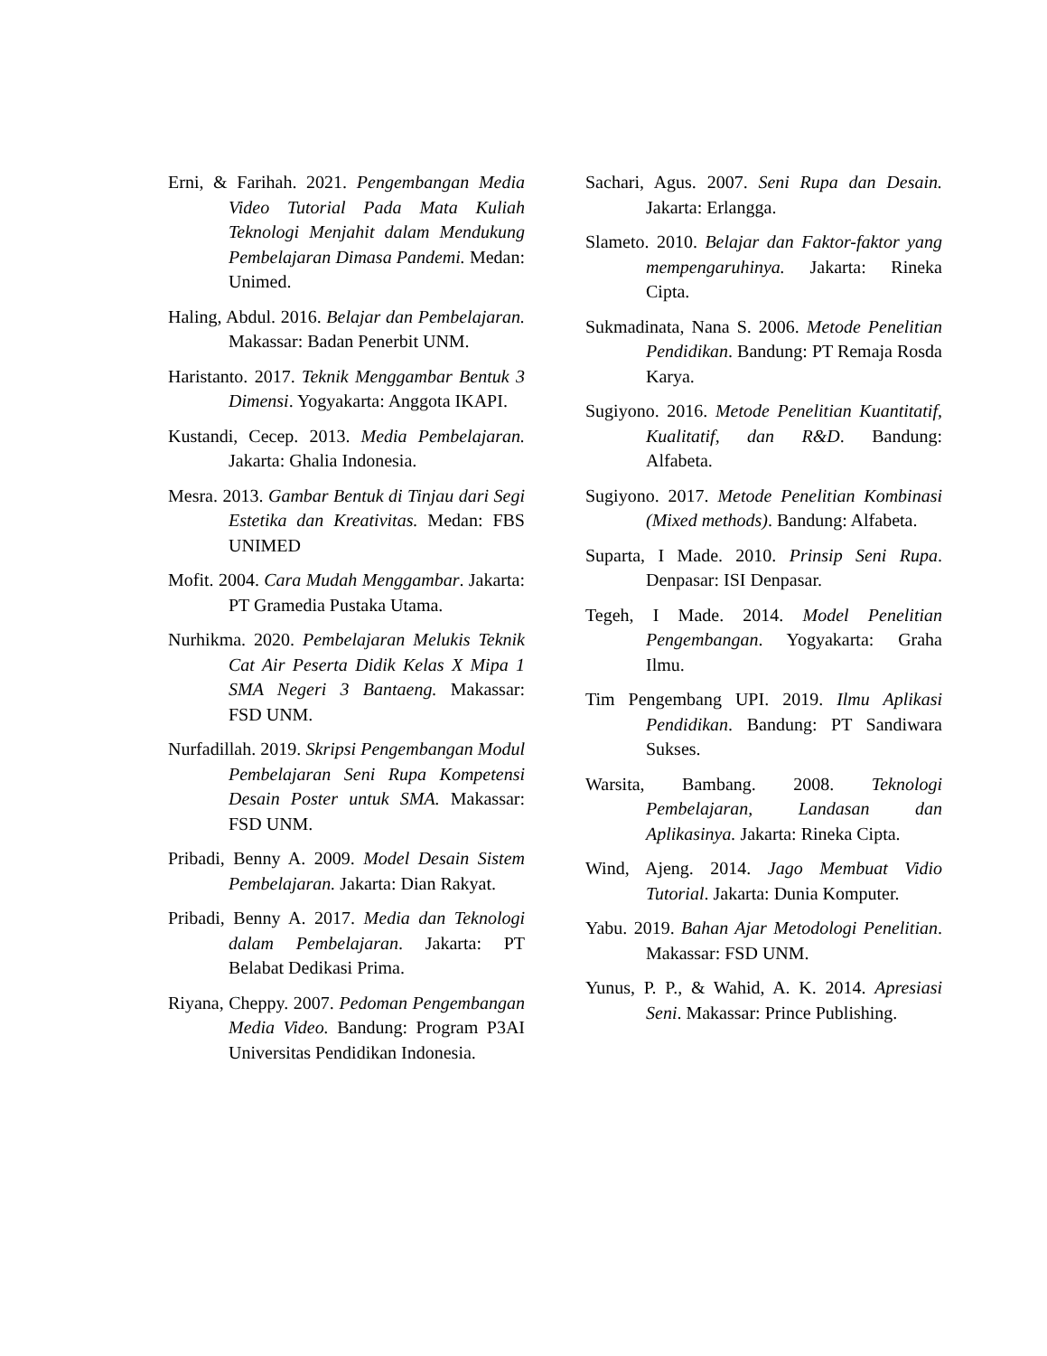Erni, & Farihah. 2021. Pengembangan Media Video Tutorial Pada Mata Kuliah Teknologi Menjahit dalam Mendukung Pembelajaran Dimasa Pandemi. Medan: Unimed.
Haling, Abdul. 2016. Belajar dan Pembelajaran. Makassar: Badan Penerbit UNM.
Haristanto. 2017. Teknik Menggambar Bentuk 3 Dimensi. Yogyakarta: Anggota IKAPI.
Kustandi, Cecep. 2013. Media Pembelajaran. Jakarta: Ghalia Indonesia.
Mesra. 2013. Gambar Bentuk di Tinjau dari Segi Estetika dan Kreativitas. Medan: FBS UNIMED
Mofit. 2004. Cara Mudah Menggambar. Jakarta: PT Gramedia Pustaka Utama.
Nurhikma. 2020. Pembelajaran Melukis Teknik Cat Air Peserta Didik Kelas X Mipa 1 SMA Negeri 3 Bantaeng. Makassar: FSD UNM.
Nurfadillah. 2019. Skripsi Pengembangan Modul Pembelajaran Seni Rupa Kompetensi Desain Poster untuk SMA. Makassar: FSD UNM.
Pribadi, Benny A. 2009. Model Desain Sistem Pembelajaran. Jakarta: Dian Rakyat.
Pribadi, Benny A. 2017. Media dan Teknologi dalam Pembelajaran. Jakarta: PT Belabat Dedikasi Prima.
Riyana, Cheppy. 2007. Pedoman Pengembangan Media Video. Bandung: Program P3AI Universitas Pendidikan Indonesia.
Sachari, Agus. 2007. Seni Rupa dan Desain. Jakarta: Erlangga.
Slameto. 2010. Belajar dan Faktor-faktor yang mempengaruhinya. Jakarta: Rineka Cipta.
Sukmadinata, Nana S. 2006. Metode Penelitian Pendidikan. Bandung: PT Remaja Rosda Karya.
Sugiyono. 2016. Metode Penelitian Kuantitatif, Kualitatif, dan R&D. Bandung: Alfabeta.
Sugiyono. 2017. Metode Penelitian Kombinasi (Mixed methods). Bandung: Alfabeta.
Suparta, I Made. 2010. Prinsip Seni Rupa. Denpasar: ISI Denpasar.
Tegeh, I Made. 2014. Model Penelitian Pengembangan. Yogyakarta: Graha Ilmu.
Tim Pengembang UPI. 2019. Ilmu Aplikasi Pendidikan. Bandung: PT Sandiwara Sukses.
Warsita, Bambang. 2008. Teknologi Pembelajaran, Landasan dan Aplikasinya. Jakarta: Rineka Cipta.
Wind, Ajeng. 2014. Jago Membuat Vidio Tutorial. Jakarta: Dunia Komputer.
Yabu. 2019. Bahan Ajar Metodologi Penelitian. Makassar: FSD UNM.
Yunus, P. P., & Wahid, A. K. 2014. Apresiasi Seni. Makassar: Prince Publishing.